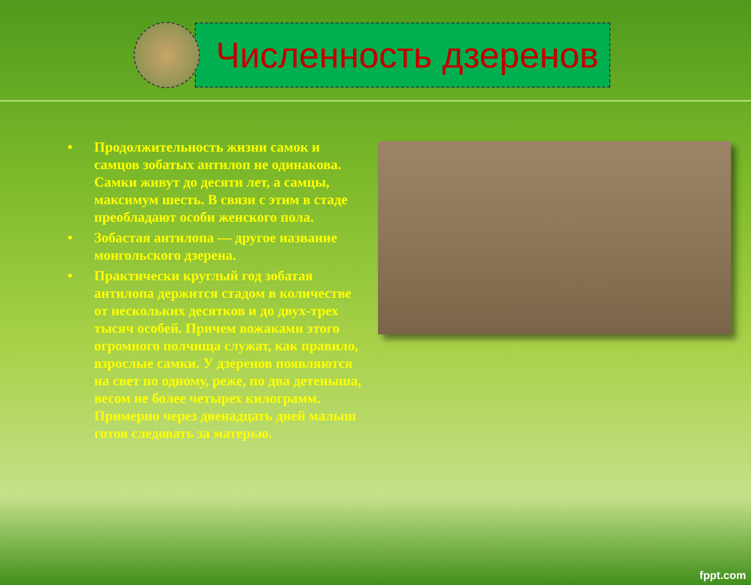Численность дзеренов
• Продолжительность жизни самок и самцов зобатых антилоп не одинакова. Самки живут до десяти лет, а самцы, максимум шесть. В связи с этим в стаде преобладают особи женского пола.
• Зобастая антилопа — другое название монгольского дзерена.
• Практически круглый год зобатая антилопа держится стадом в количестве от нескольких десятков и до двух-трех тысяч особей. Причем вожаками этого огромного полчища служат, как правило, взрослые самки. У дзеренов появляются на свет по одному, реже, по два детеныша, весом не более четырех килограмм. Примерно через двенадцать дней малыш готов следовать за матерью.
fppt.com